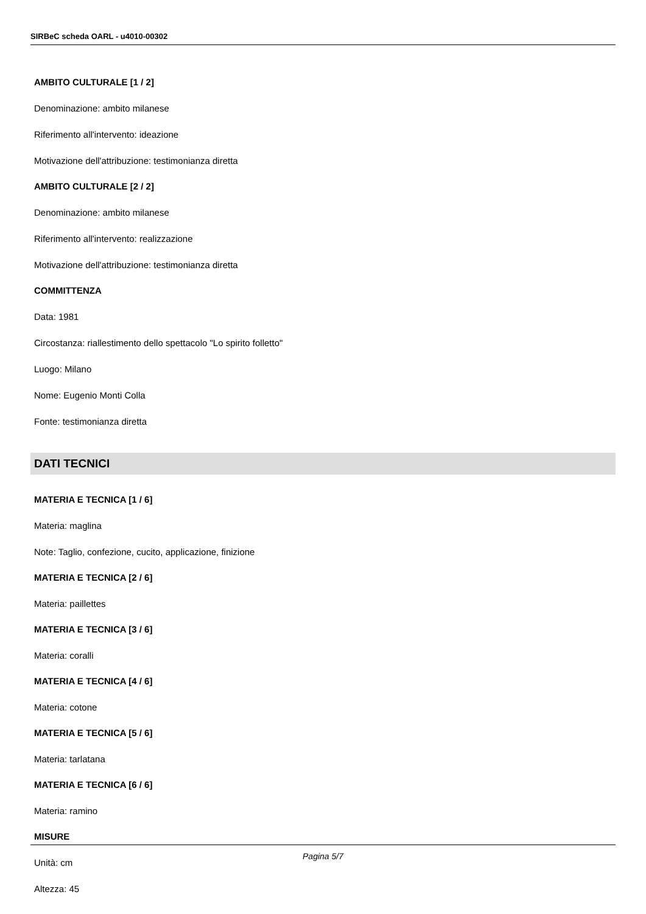SIRBeC scheda OARL - u4010-00302
AMBITO CULTURALE [1 / 2]
Denominazione: ambito milanese
Riferimento all'intervento: ideazione
Motivazione dell'attribuzione: testimonianza diretta
AMBITO CULTURALE [2 / 2]
Denominazione: ambito milanese
Riferimento all'intervento: realizzazione
Motivazione dell'attribuzione: testimonianza diretta
COMMITTENZA
Data: 1981
Circostanza: riallestimento dello spettacolo "Lo spirito folletto"
Luogo: Milano
Nome: Eugenio Monti Colla
Fonte: testimonianza diretta
DATI TECNICI
MATERIA E TECNICA [1 / 6]
Materia: maglina
Note: Taglio, confezione, cucito, applicazione, finizione
MATERIA E TECNICA [2 / 6]
Materia: paillettes
MATERIA E TECNICA [3 / 6]
Materia: coralli
MATERIA E TECNICA [4 / 6]
Materia: cotone
MATERIA E TECNICA [5 / 6]
Materia: tarlatana
MATERIA E TECNICA [6 / 6]
Materia: ramino
MISURE
Unità: cm
Altezza: 45
Pagina 5/7